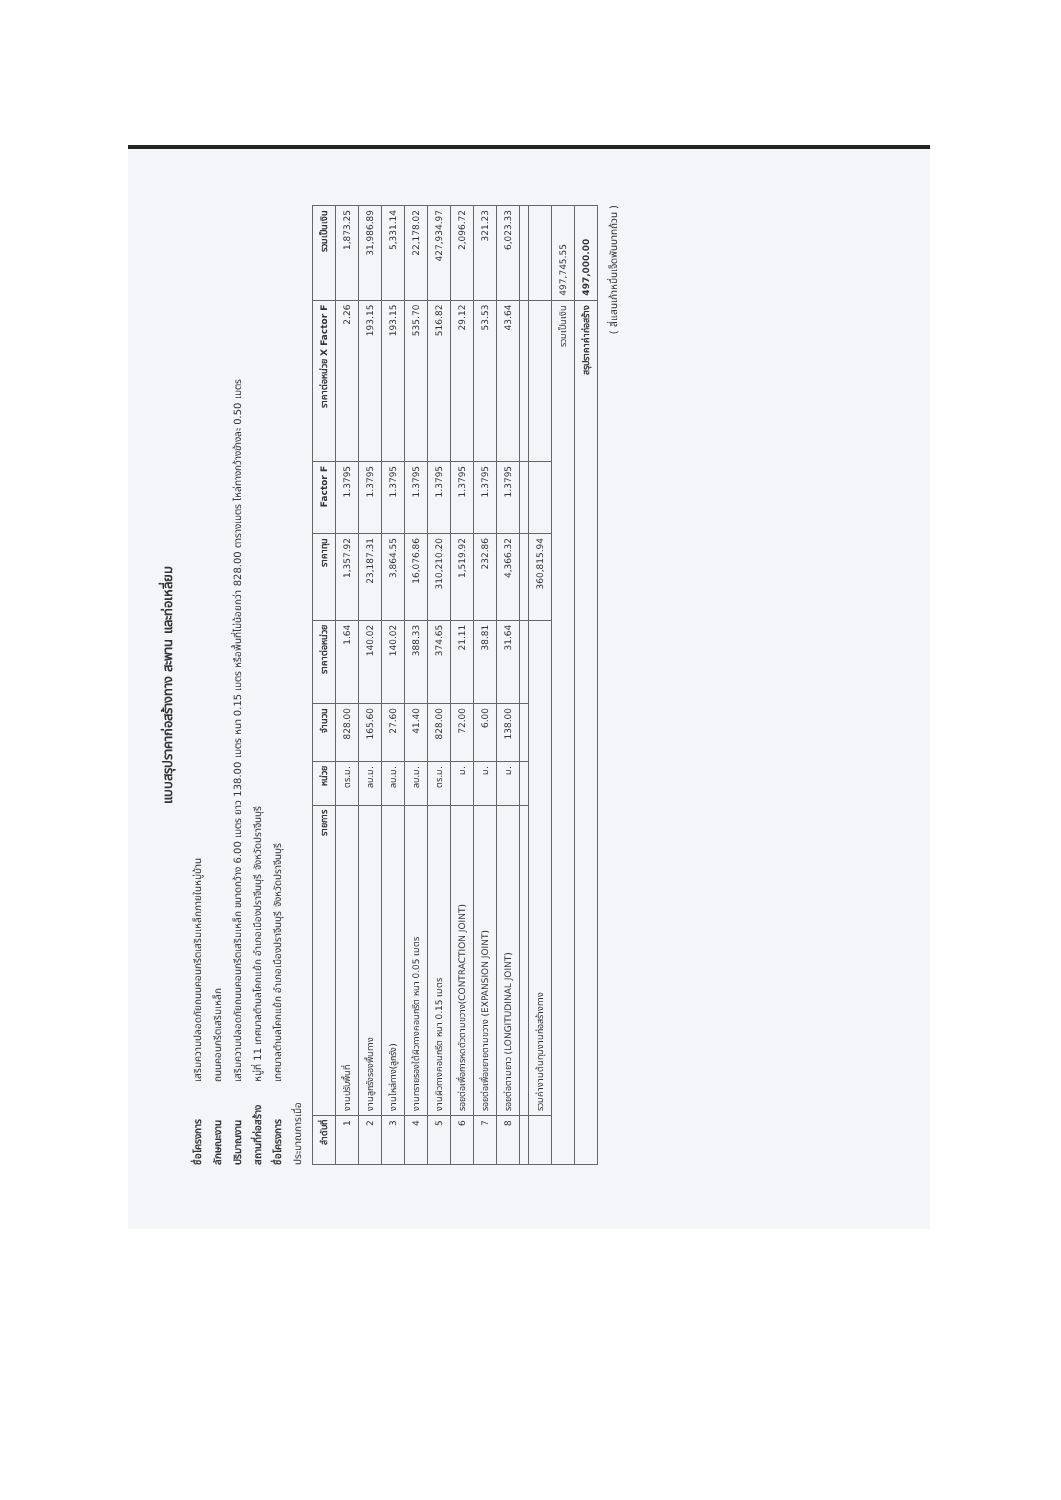แบบสรุปราคาก่อสร้างทาง สะพาน และท่อเหลี่ยม
ชื่อโครงการ เสริมความปลอดภัยถนนคอนกรีตเสริมเหล็กภายในหมู่บ้าน
ลักษณะงาน ถนนคอนกรีตเสริมเหล็ก
ปริมาณงาน เสริมความปลอดภัยถนนคอนกรีตเสริมเหล็ก ขนาดกว้าง 6.00 เมตร ยาว 138.00 เมตร หนา 0.15 เมตร หรือพื้นที่ไม่น้อยกว่า 828.00 ตารางเมตร ไหล่ทางกว้างข้างละ 0.50 เมตร
สถานที่ก่อสร้าง หมู่ที่ 11 เทศบาลตำบลโคกแย้ก อำเภอเมืองปราจีนบุรี จังหวัดปราจีนบุรี
ชื่อโครงการ เทศบาลตำบลโคกแย้ก อำเภอเมืองปราจีนบุรี จังหวัดปราจีนบุรี
ประมาณการเมื่อ
| ลำดับที่ | รายการ | หน่วย | จำนวน | ราคาต่อหน่วย | ราคาทุน | Factor F | ราคาต่อหน่วย X Factor F | รวมเป็นเงิน |
| --- | --- | --- | --- | --- | --- | --- | --- | --- |
| 1 | งานปรับพื้นที่ | ตร.ม. | 828.00 | 1.64 | 1,357.92 | 1.3795 | 2.26 | 1,873.25 |
| 2 | งานลูกรังรองพื้นทาง | ลบ.ม. | 165.60 | 140.02 | 23,187.31 | 1.3795 | 193.15 | 31,986.89 |
| 3 | งานไหล่ทาง(ลูกรัง) | ลบ.ม. | 27.60 | 140.02 | 3,864.55 | 1.3795 | 193.15 | 5,331.14 |
| 4 | งานทรายรองใต้ผิวทางคอนกรีต หนา 0.05 เมตร | ลบ.ม. | 41.40 | 388.33 | 16,076.86 | 1.3795 | 535.70 | 22,178.02 |
| 5 | งานผิวทางคอนกรีต หนา 0.15 เมตร | ตร.ม. | 828.00 | 374.65 | 310,210.20 | 1.3795 | 516.82 | 427,934.97 |
| 6 | รอยต่อเพื่อการหดตัวตามขวาง(CONTRACTION JOINT) | ม. | 72.00 | 21.11 | 1,519.92 | 1.3795 | 29.12 | 2,096.72 |
| 7 | รอยต่อเพื่อขยายตามขวาง (EXPANSION JOINT) | ม. | 6.00 | 38.81 | 232.86 | 1.3795 | 53.53 | 321.23 |
| 8 | รอยต่อตามยาว (LONGITUDINAL JOINT) | ม. | 138.00 | 31.64 | 4,366.32 | 1.3795 | 43.64 | 6,023.33 |
| | รวมค่างานต้นทุนงานก่อสร้างทาง | | | | 360,815.94 | | | |
| รวมเป็นเงิน | | | | | | | | 497,745.55 |
| สรุปราคาค่าก่อสร้าง | | | | | | | | 497,000.00 |
( สี่แสนเก้าหมื่นเจ็ดพันบาทถ้วน )